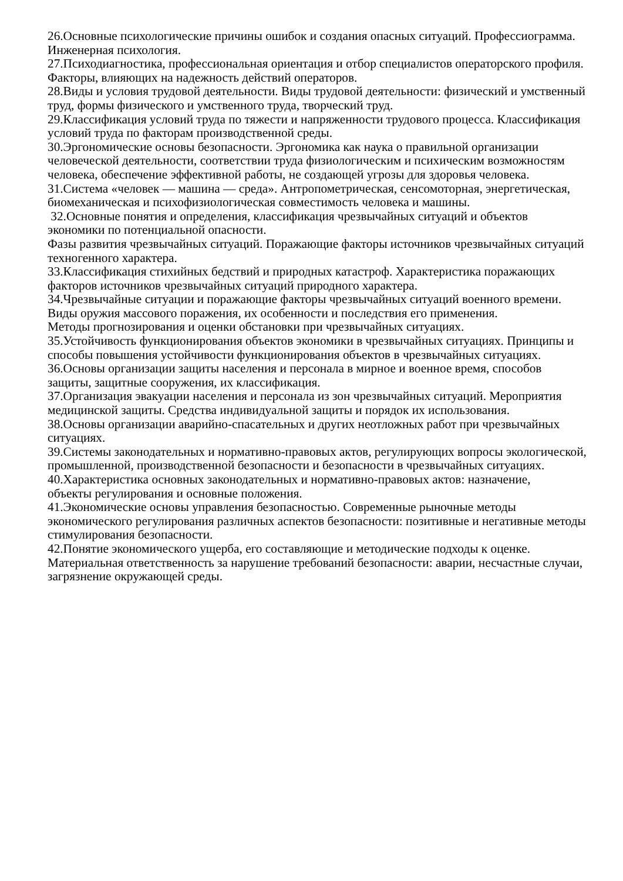26.Основные психологические причины ошибок и создания опасных ситуаций. Профессиограмма. Инженерная психология.
27.Психодиагностика, профессиональная ориентация и отбор специалистов операторского профиля. Факторы, влияющих на надежность действий операторов.
28.Виды и условия трудовой деятельности. Виды трудовой деятельности: физический и умственный труд, формы физического и умственного труда, творческий труд.
29.Классификация условий труда по тяжести и напряженности трудового процесса. Классификация условий труда по факторам производственной среды.
30.Эргономические основы безопасности. Эргономика как наука о правильной организации человеческой деятельности, соответствии труда физиологическим и психическим возможностям человека, обеспечение эффективной работы, не создающей угрозы для здоровья человека.
31.Система «человек — машина — среда». Антропометрическая, сенсомоторная, энергетическая, биомеханическая и психофизиологическая совместимость человека и машины.
32.Основные понятия и определения, классификация чрезвычайных ситуаций и объектов экономики по потенциальной опасности.
Фазы развития чрезвычайных ситуаций. Поражающие факторы источников чрезвычайных ситуаций техногенного характера.
33.Классификация стихийных бедствий и природных катастроф. Характеристика поражающих факторов источников чрезвычайных ситуаций природного характера.
34.Чрезвычайные ситуации и поражающие факторы чрезвычайных ситуаций военного времени. Виды оружия массового поражения, их особенности и последствия его применения.
Методы прогнозирования и оценки обстановки при чрезвычайных ситуациях.
35.Устойчивость функционирования объектов экономики в чрезвычайных ситуациях. Принципы и способы повышения устойчивости функционирования объектов в чрезвычайных ситуациях.
36.Основы организации защиты населения и персонала в мирное и военное время, способов защиты, защитные сооружения, их классификация.
37.Организация эвакуации населения и персонала из зон чрезвычайных ситуаций. Мероприятия медицинской защиты. Средства индивидуальной защиты и порядок их использования.
38.Основы организации аварийно-спасательных и других неотложных работ при чрезвычайных ситуациях.
39.Системы законодательных и нормативно-правовых актов, регулирующих вопросы экологической, промышленной, производственной безопасности и безопасности в чрезвычайных ситуациях.
40.Характеристика основных законодательных и нормативно-правовых актов: назначение,
объекты регулирования и основные положения.
41.Экономические основы управления безопасностью. Современные рыночные методы экономического регулирования различных аспектов безопасности: позитивные и негативные методы стимулирования безопасности.
42.Понятие экономического ущерба, его составляющие и методические подходы к оценке. Материальная ответственность за нарушение требований безопасности: аварии, несчастные случаи, загрязнение окружающей среды.